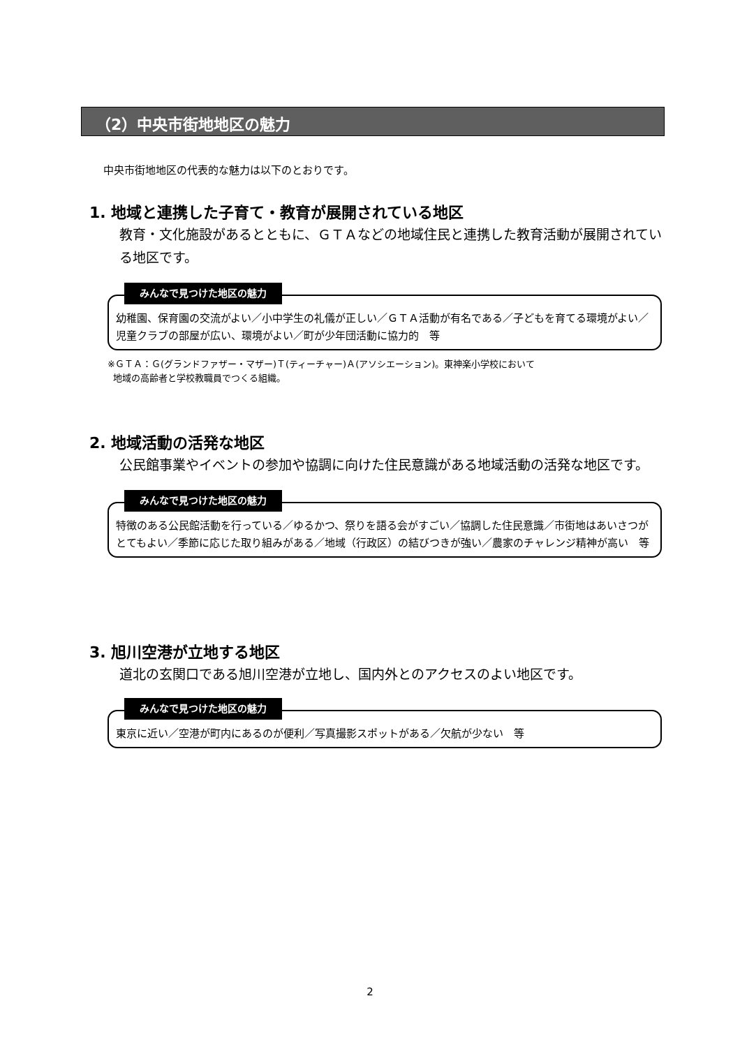（2）中央市街地地区の魅力
中央市街地地区の代表的な魅力は以下のとおりです。
1. 地域と連携した子育て・教育が展開されている地区
教育・文化施設があるとともに、ＧＴＡなどの地域住民と連携した教育活動が展開されている地区です。
みんなで見つけた地区の魅力
幼稚園、保育園の交流がよい／小中学生の礼儀が正しい／ＧＴＡ活動が有名である／子どもを育てる環境がよい／児童クラブの部屋が広い、環境がよい／町が少年団活動に協力的　等
※ＧＴＡ：Ｇ(グランドファザー・マザー)Ｔ(ティーチャー)Ａ(アソシエーション)。東神楽小学校において
地域の高齢者と学校教職員でつくる組織。
2. 地域活動の活発な地区
公民館事業やイベントの参加や協調に向けた住民意識がある地域活動の活発な地区です。
みんなで見つけた地区の魅力
特徴のある公民館活動を行っている／ゆるかつ、祭りを語る会がすごい／協調した住民意識／市街地はあいさつがとてもよい／季節に応じた取り組みがある／地域（行政区）の結びつきが強い／農家のチャレンジ精神が高い　等
3. 旭川空港が立地する地区
道北の玄関口である旭川空港が立地し、国内外とのアクセスのよい地区です。
みんなで見つけた地区の魅力
東京に近い／空港が町内にあるのが便利／写真撮影スポットがある／欠航が少ない　等
2